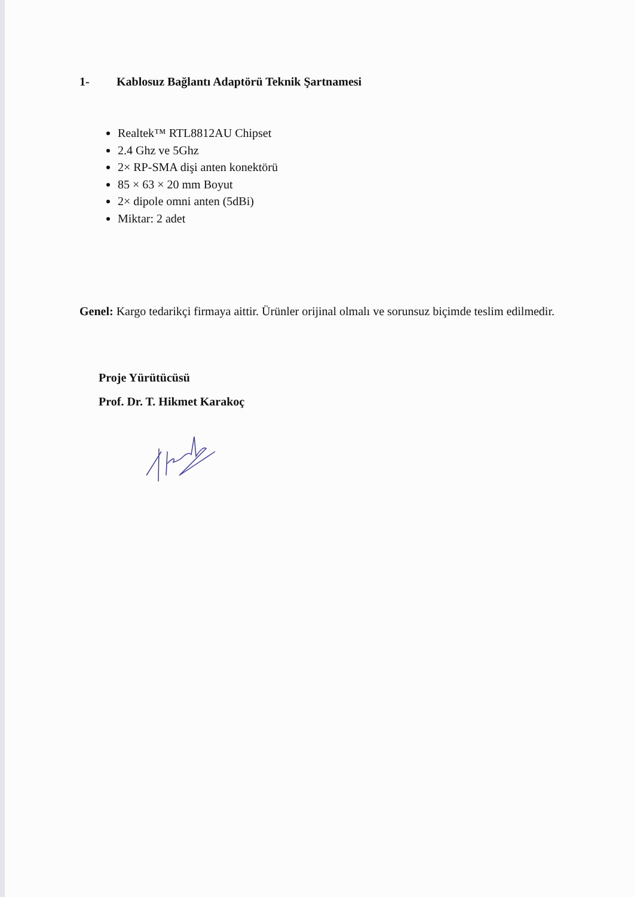1- Kablosuz Bağlantı Adaptörü Teknik Şartnamesi
Realtek™ RTL8812AU Chipset
2.4 Ghz ve 5Ghz
2× RP-SMA dişi anten konektörü
85 × 63 × 20 mm Boyut
2× dipole omni anten (5dBi)
Miktar: 2 adet
Genel: Kargo tedarikçi firmaya aittir. Ürünler orijinal olmalı ve sorunsuz biçimde teslim edilmedir.
Proje Yürütücüsü
Prof. Dr. T. Hikmet Karakoç